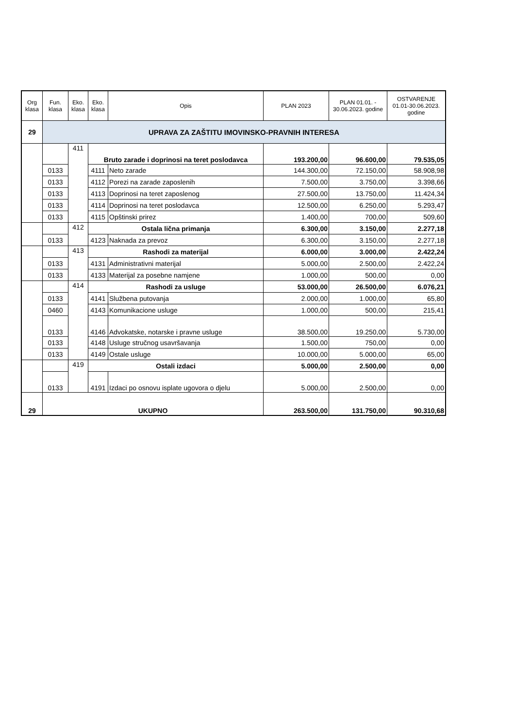| Org klasa | Fun. klasa | Eko. klasa | Eko. klasa | Opis | PLAN 2023 | PLAN 01.01. - 30.06.2023. godine | OSTVARENJE 01.01-30.06.2023. godine |
| --- | --- | --- | --- | --- | --- | --- | --- |
| 29 | UPRAVA ZA ZAŠTITU IMOVINSKO-PRAVNIH INTERESA | | | | | | |
| | | 411 | Bruto zarade i doprinosi na teret poslodavca | | 193.200,00 | 96.600,00 | 79.535,05 |
| | 0133 | | 4111 | Neto zarade | 144.300,00 | 72.150,00 | 58.908,98 |
| | 0133 | | 4112 | Porezi na zarade zaposlenih | 7.500,00 | 3.750,00 | 3.398,66 |
| | 0133 | | 4113 | Doprinosi na teret zaposlenog | 27.500,00 | 13.750,00 | 11.424,34 |
| | 0133 | | 4114 | Doprinosi na teret poslodavca | 12.500,00 | 6.250,00 | 5.293,47 |
| | 0133 | | 4115 | Opštinski prirez | 1.400,00 | 700,00 | 509,60 |
| | | 412 | Ostala lična primanja | | 6.300,00 | 3.150,00 | 2.277,18 |
| | 0133 | | 4123 | Naknada za prevoz | 6.300,00 | 3.150,00 | 2.277,18 |
| | | 413 | Rashodi za materijal | | 6.000,00 | 3.000,00 | 2.422,24 |
| | 0133 | | 4131 | Administrativni materijal | 5.000,00 | 2.500,00 | 2.422,24 |
| | 0133 | | 4133 | Materijal za posebne namjene | 1.000,00 | 500,00 | 0,00 |
| | | 414 | Rashodi za usluge | | 53.000,00 | 26.500,00 | 6.076,21 |
| | 0133 | | 4141 | Službena putovanja | 2.000,00 | 1.000,00 | 65,80 |
| | 0460 | | 4143 | Komunikacione usluge | 1.000,00 | 500,00 | 215,41 |
| | 0133 | | 4146 | Advokatske, notarske i pravne usluge | 38.500,00 | 19.250,00 | 5.730,00 |
| | 0133 | | 4148 | Usluge stručnog usavršavanja | 1.500,00 | 750,00 | 0,00 |
| | 0133 | | 4149 | Ostale usluge | 10.000,00 | 5.000,00 | 65,00 |
| | | 419 | Ostali izdaci | | 5.000,00 | 2.500,00 | 0,00 |
| | 0133 | | 4191 | Izdaci po osnovu isplate ugovora o djelu | 5.000,00 | 2.500,00 | 0,00 |
| 29 | UKUPNO | | | | 263.500,00 | 131.750,00 | 90.310,68 |